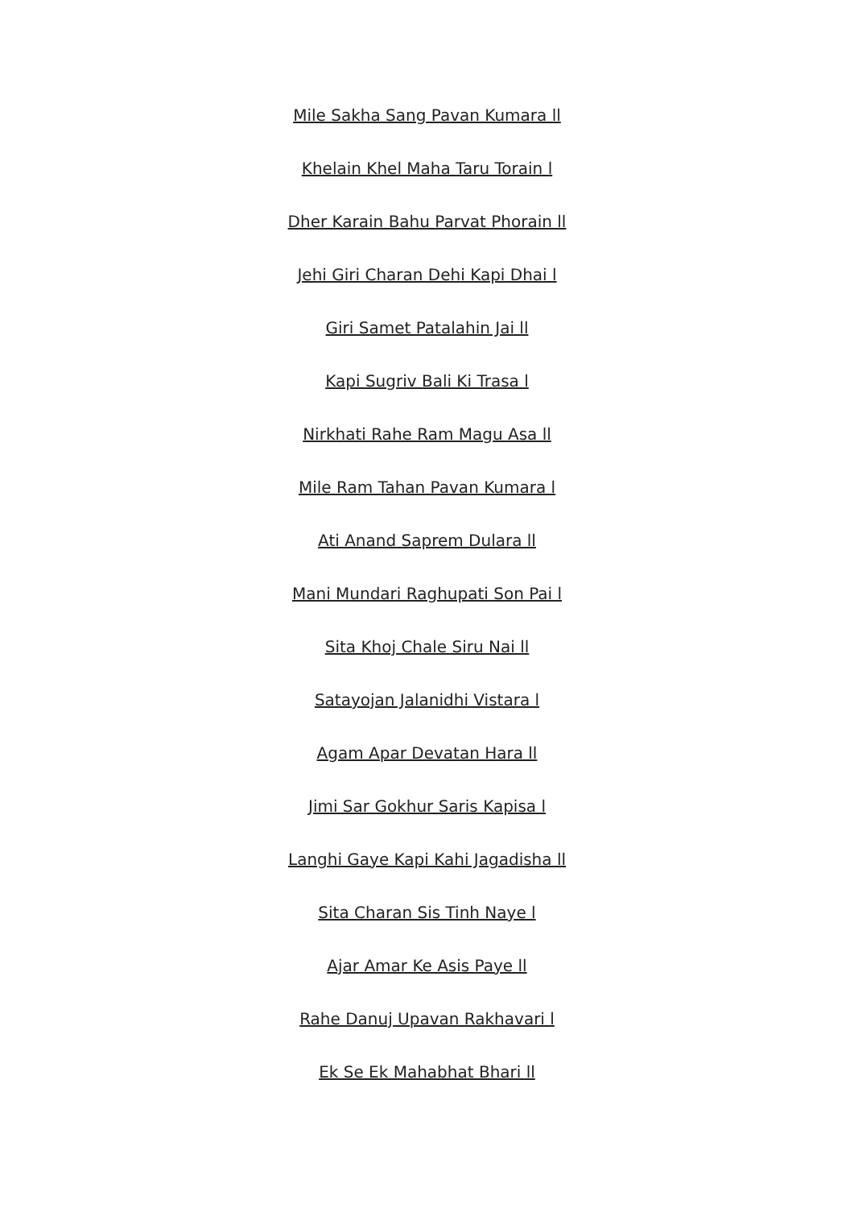Mile Sakha Sang Pavan Kumara ll
Khelain Khel Maha Taru Torain l
Dher Karain Bahu Parvat Phorain ll
Jehi Giri Charan Dehi Kapi Dhai l
Giri Samet Patalahin Jai ll
Kapi Sugriv Bali Ki Trasa l
Nirkhati Rahe Ram Magu Asa ll
Mile Ram Tahan Pavan Kumara l
Ati Anand Saprem Dulara ll
Mani Mundari Raghupati Son Pai l
Sita Khoj Chale Siru Nai ll
Satayojan Jalanidhi Vistara l
Agam Apar Devatan Hara ll
Jimi Sar Gokhur Saris Kapisa l
Langhi Gaye Kapi Kahi Jagadisha ll
Sita Charan Sis Tinh Naye l
Ajar Amar Ke Asis Paye ll
Rahe Danuj Upavan Rakhavari l
Ek Se Ek Mahabhat Bhari ll